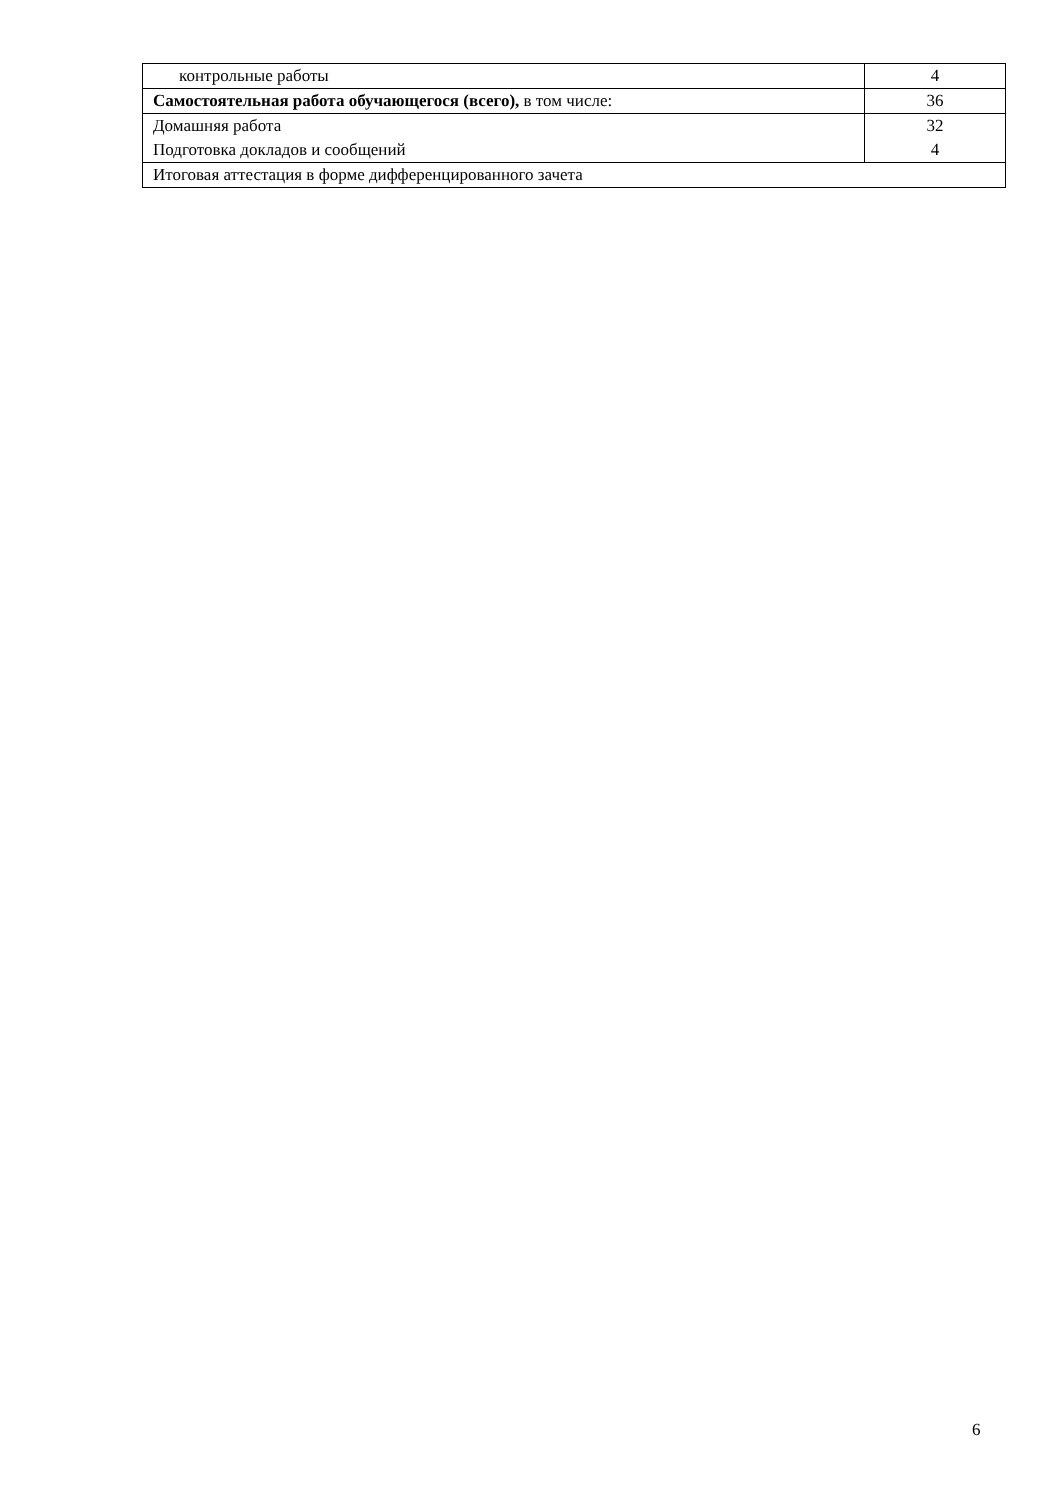| контрольные работы | 4 |
| Самостоятельная работа обучающегося (всего), в том числе: | 36 |
| Домашняя работа Подготовка докладов и сообщений | 32 4 |
| Итоговая аттестация в форме дифференцированного зачета | |
6